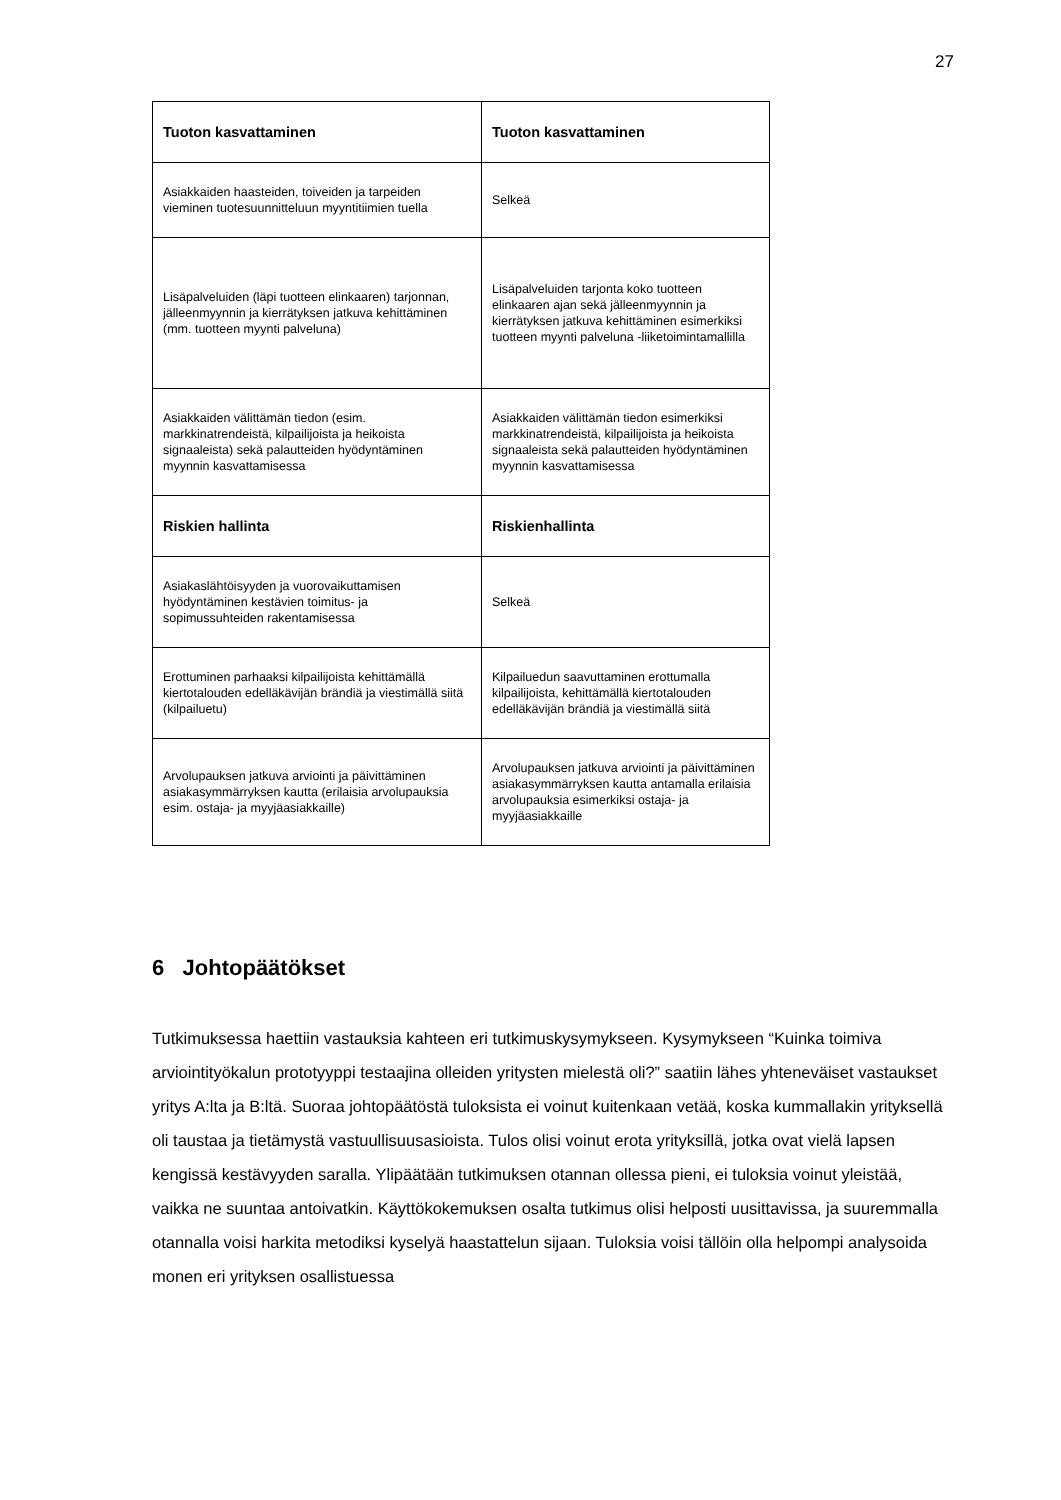27
| Tuoton kasvattaminen | Tuoton kasvattaminen |
| --- | --- |
| Asiakkaiden haasteiden, toiveiden ja tarpeiden vieminen tuotesuunnitteluun myyntitiimien tuella | Selkeä |
| Lisäpalveluiden (läpi tuotteen elinkaaren) tarjonnan, jälleenmyynnin ja kierrätyksen jatkuva kehittäminen (mm. tuotteen myynti palveluna) | Lisäpalveluiden tarjonta koko tuotteen elinkaaren ajan sekä jälleenmyynnin ja kierrätyksen jatkuva kehittäminen esimerkiksi tuotteen myynti palveluna -liiketoimintamallilla |
| Asiakkaiden välittämän tiedon (esim. markkinatrendeistä, kilpailijoista ja heikoista signaaleista) sekä palautteiden hyödyntäminen myynnin kasvattamisessa | Asiakkaiden välittämän tiedon esimerkiksi markkinatrendeistä, kilpailijoista ja heikoista signaaleista sekä palautteiden hyödyntäminen myynnin kasvattamisessa |
| Riskien hallinta | Riskienhallinta |
| Asiakaslähtöisyyden ja vuorovaikuttamisen hyödyntäminen kestävien toimitus- ja sopimussuhteiden rakentamisessa | Selkeä |
| Erottuminen parhaaksi kilpailijoista kehittämällä kiertotalouden edelläkävijän brändiä ja viestimällä siitä (kilpailuetu) | Kilpailuedun saavuttaminen erottumalla kilpailijoista, kehittämällä kiertotalouden edelläkävijän brändiä ja viestimällä siitä |
| Arvolupauksen jatkuva arviointi ja päivittäminen asiakasymmärryksen kautta (erilaisia arvolupauksia esim. ostaja- ja myyjäasiakkaille) | Arvolupauksen jatkuva arviointi ja päivittäminen asiakasymmärryksen kautta antamalla erilaisia arvolupauksia esimerkiksi ostaja- ja myyjäasiakkaille |
6 Johtopäätökset
Tutkimuksessa haettiin vastauksia kahteen eri tutkimuskysymykseen. Kysymykseen “Kuinka toimiva arviointityökalun prototyyppi testaajina olleiden yritysten mielestä oli?” saatiin lähes yhteneväiset vastaukset yritys A:lta ja B:ltä. Suoraa johtopäätöstä tuloksista ei voinut kuitenkaan vetää, koska kummallakin yrityksellä oli taustaa ja tietämystä vastuullisuusasioista. Tulos olisi voinut erota yrityksillä, jotka ovat vielä lapsen kengissä kestävyyden saralla. Ylipäätään tutkimuksen otannan ollessa pieni, ei tuloksia voinut yleistää, vaikka ne suuntaa antoivatkin. Käyttökokemuksen osalta tutkimus olisi helposti uusittavissa, ja suuremmalla otannalla voisi harkita metodiksi kyselyä haastattelun sijaan. Tuloksia voisi tällöin olla helpompi analysoida monen eri yrityksen osallistuessa